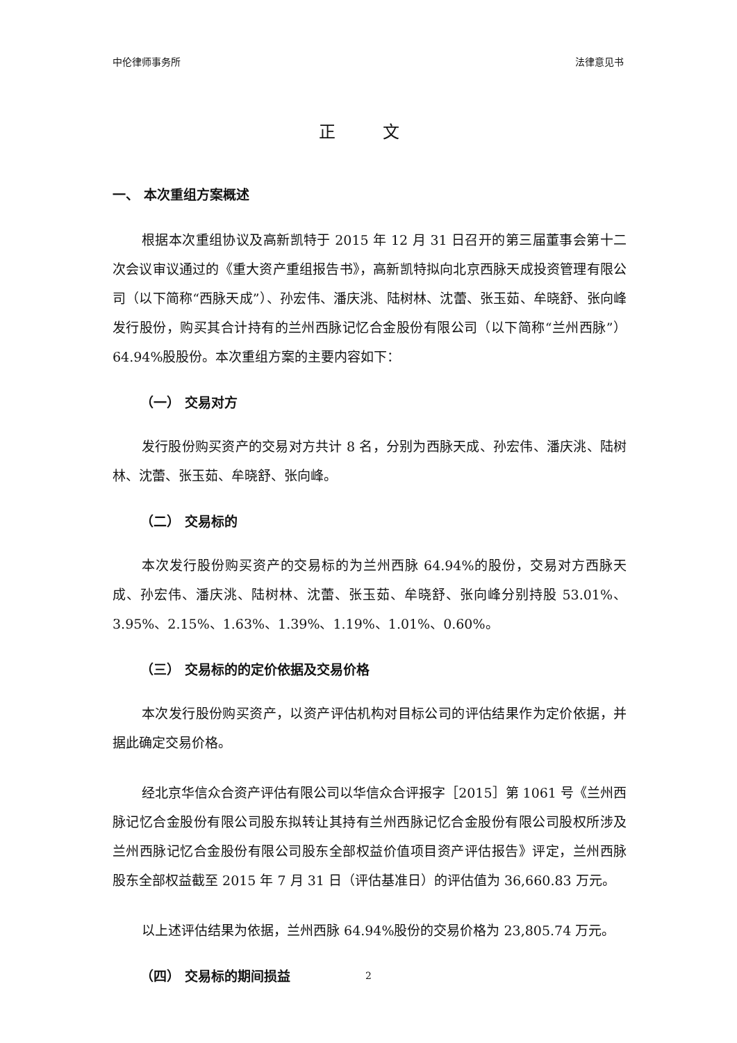中伦律师事务所 法律意见书
正 文
一、 本次重组方案概述
根据本次重组协议及高新凯特于 2015 年 12 月 31 日召开的第三届董事会第十二次会议审议通过的《重大资产重组报告书》，高新凯特拟向北京西脉天成投资管理有限公司（以下简称“西脉天成”）、孙宏伟、潘庆洮、陆树林、沈蕾、张玉茹、牟晓舒、张向峰发行股份，购买其合计持有的兰州西脉记忆合金股份有限公司（以下简称“兰州西脉”）64.94%股股份。本次重组方案的主要内容如下：
（一） 交易对方
发行股份购买资产的交易对方共计 8 名，分别为西脉天成、孙宏伟、潘庆洮、陆树林、沈蕾、张玉茹、牟晓舒、张向峰。
（二） 交易标的
本次发行股份购买资产的交易标的为兰州西脉 64.94%的股份，交易对方西脉天成、孙宏伟、潘庆洮、陆树林、沈蕾、张玉茹、牟晓舒、张向峰分别持股 53.01%、3.95%、2.15%、1.63%、1.39%、1.19%、1.01%、0.60%。
（三） 交易标的的定价依据及交易价格
本次发行股份购买资产，以资产评估机构对目标公司的评估结果作为定价依据，并据此确定交易价格。
经北京华信众合资产评估有限公司以华信众合评报字［2015］第 1061 号《兰州西脉记忆合金股份有限公司股东拟转让其持有兰州西脉记忆合金股份有限公司股权所涉及兰州西脉记忆合金股份有限公司股东全部权益价值项目资产评估报告》评定，兰州西脉股东全部权益截至 2015 年 7 月 31 日（评估基准日）的评估值为 36,660.83 万元。
以上述评估结果为依据，兰州西脉 64.94%股份的交易价格为 23,805.74 万元。
（四） 交易标的期间损益
2